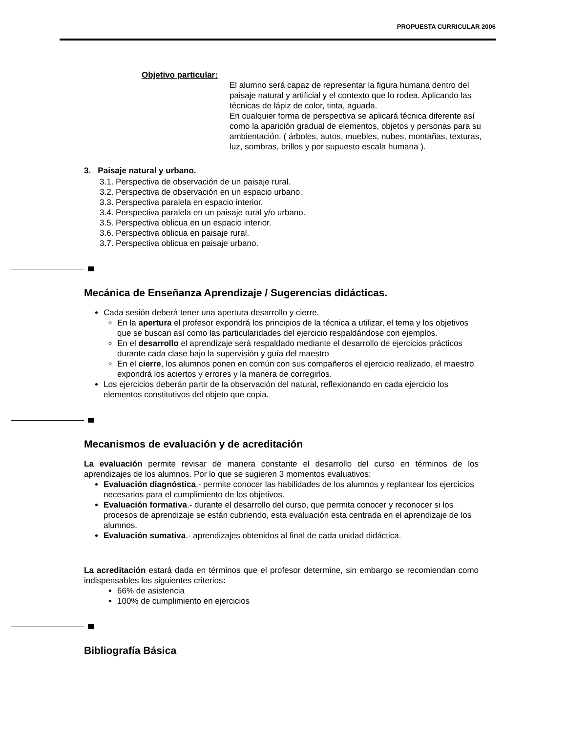PROPUESTA CURRICULAR 2006
Objetivo particular:
El alumno será capaz de representar la figura humana dentro del paisaje natural y artificial y el contexto que lo rodea. Aplicando las técnicas de lápiz de color, tinta, aguada.
En cualquier forma de perspectiva se aplicará técnica diferente así como la aparición gradual de elementos, objetos y personas para su ambientación. ( árboles, autos, muebles, nubes, montañas, texturas, luz, sombras, brillos y por supuesto escala humana ).
3. Paisaje natural y urbano.
3.1. Perspectiva de observación de un paisaje rural.
3.2. Perspectiva de observación en un espacio urbano.
3.3. Perspectiva paralela en espacio interior.
3.4. Perspectiva paralela en un paisaje rural y/o urbano.
3.5. Perspectiva oblicua en un espacio interior.
3.6. Perspectiva oblicua en paisaje rural.
3.7. Perspectiva oblicua en paisaje urbano.
Mecánica de Enseñanza Aprendizaje / Sugerencias didácticas.
Cada sesión deberá tener una apertura desarrollo y cierre.
En la apertura el profesor expondrá los principios de la técnica a utilizar, el tema y los objetivos que se buscan así como las particularidades del ejercicio respaldándose con ejemplos.
En el desarrollo el aprendizaje será respaldado mediante el desarrollo de ejercicios prácticos durante cada clase bajo la supervisión y guía del maestro
En el cierre, los alumnos ponen en común con sus compañeros el ejercicio realizado, el maestro expondrá los aciertos y errores y la manera de corregirlos.
Los ejercicios deberán partir de la observación del natural, reflexionando en cada ejercicio los elementos constitutivos del objeto que copia.
Mecanismos de evaluación y de acreditación
La evaluación permite revisar de manera constante el desarrollo del curso en términos de los aprendizajes de los alumnos. Por lo que se sugieren 3 momentos evaluativos:
Evaluación diagnóstica.- permite conocer las habilidades de los alumnos y replantear los ejercicios necesarios para el cumplimiento de los objetivos.
Evaluación formativa.- durante el desarrollo del curso, que permita conocer y reconocer si los procesos de aprendizaje se están cubriendo, esta evaluación esta centrada en el aprendizaje de los alumnos.
Evaluación sumativa.- aprendizajes obtenidos al final de cada unidad didáctica.
La acreditación estará dada en términos que el profesor determine, sin embargo se recomiendan como indispensables los siguientes criterios:
66% de asistencia
100% de cumplimiento en ejercicios
Bibliografía Básica